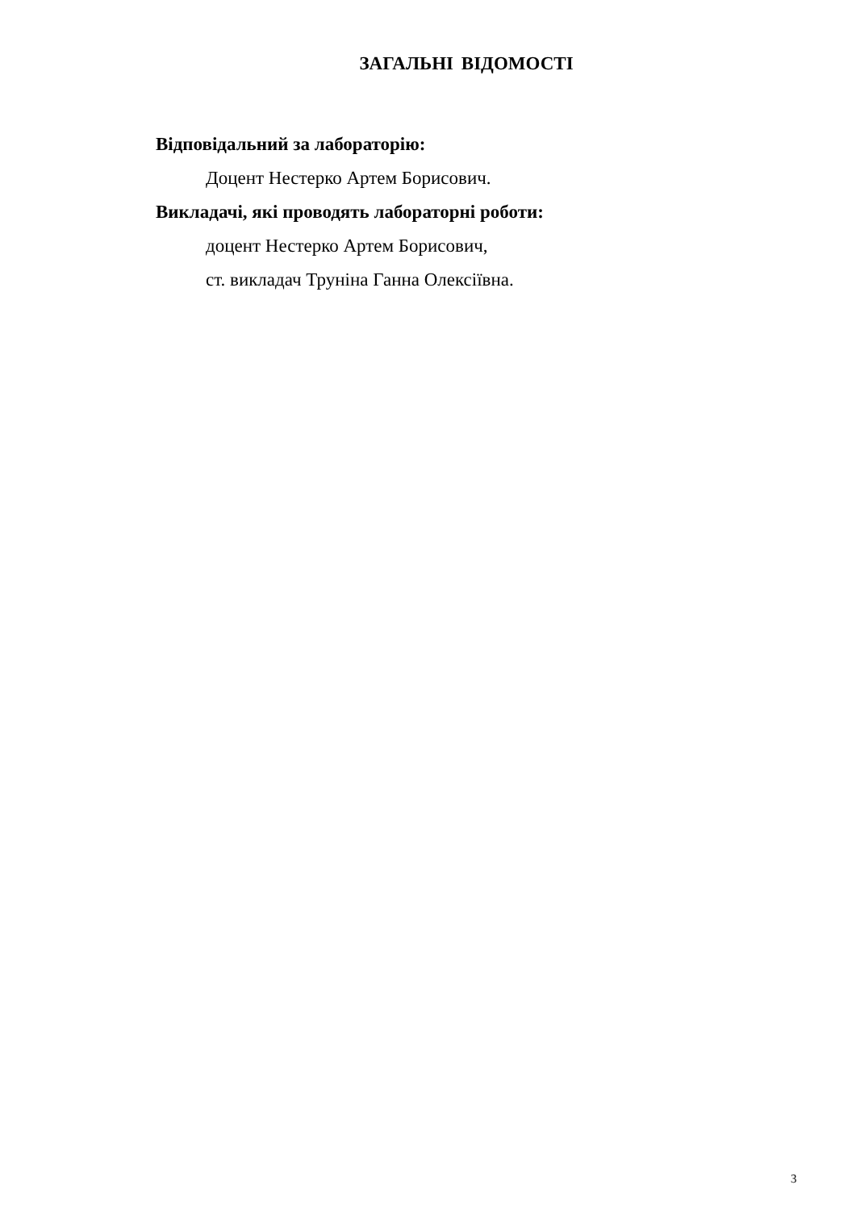ЗАГАЛЬНІ ВІДОМОСТІ
Відповідальний за лабораторію:
Доцент Нестерко Артем Борисович.
Викладачі, які проводять лабораторні роботи:
доцент Нестерко Артем Борисович,
ст. викладач Труніна Ганна Олексіївна.
3